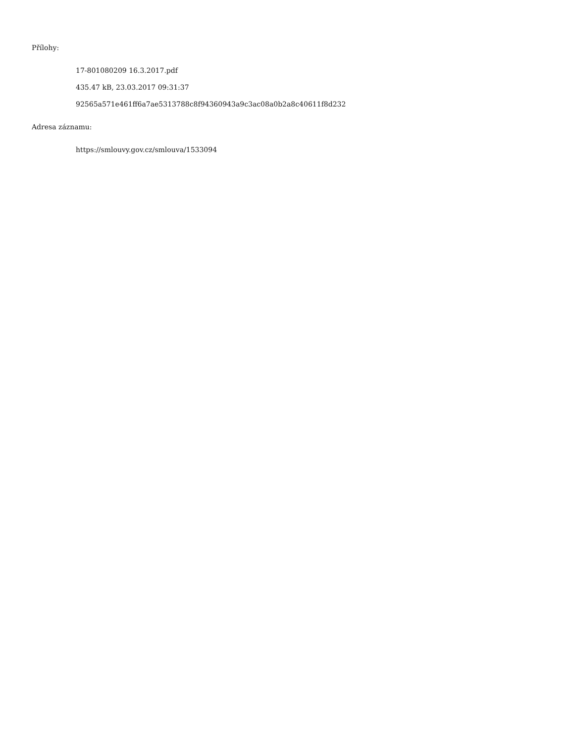Přílohy:
17-801080209 16.3.2017.pdf
435.47 kB, 23.03.2017 09:31:37
92565a571e461ff6a7ae5313788c8f94360943a9c3ac08a0b2a8c40611f8d232
Adresa záznamu:
https://smlouvy.gov.cz/smlouva/1533094